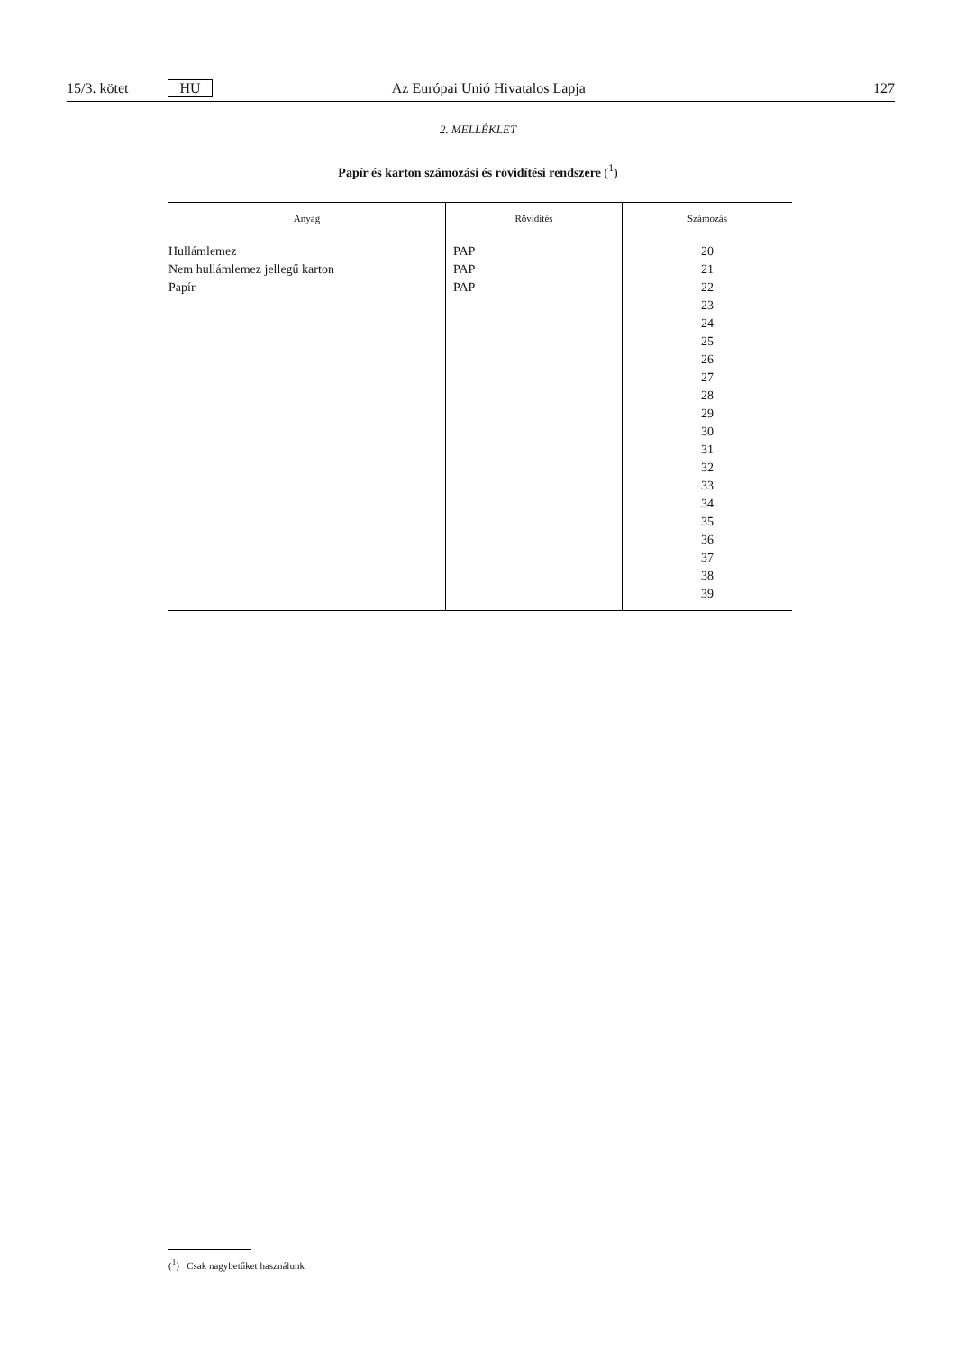15/3. kötet HU Az Európai Unió Hivatalos Lapja 127
2. MELLÉKLET
Papír és karton számozási és rövidítési rendszere (<sup>1</sup>)
| Anyag | Rövidítés | Számozás |
| --- | --- | --- |
| Hullámlemez Nem hullámlemez jellegű karton Papír | PAP PAP PAP | 20 21 22 23 24 25 26 27 28 29 30 31 32 33 34 35 36 37 38 39 |
(<sup>1</sup>) Csak nagybetűket használunk